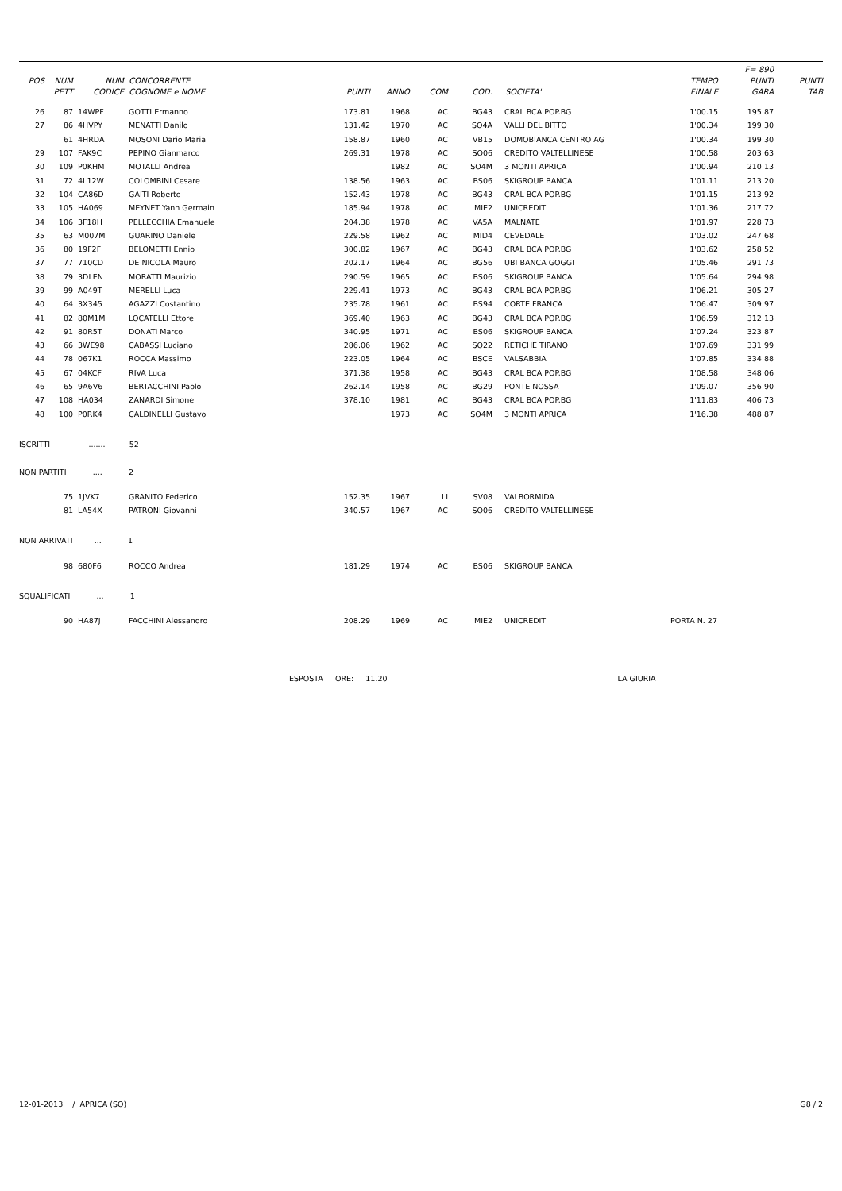| | | | | | | | | | | F= 890 | |
| --- | --- | --- | --- | --- | --- | --- | --- | --- | --- | --- | --- |
| POS | NUM | NUM | CONCORRENTE | | | | | | TEMPO | PUNTI | PUNTI |
| | PETT | CODICE | COGNOME e NOME | PUNTI | ANNO | COM | COD. | SOCIETA' | FINALE | GARA | TAB |
| 26 | 87 | 14WPF | GOTTI Ermanno | 173.81 | 1968 | AC | BG43 | CRAL BCA POP.BG | 1'00.15 | 195.87 | |
| 27 | 86 | 4HVPY | MENATTI Danilo | 131.42 | 1970 | AC | SO4A | VALLI DEL BITTO | 1'00.34 | 199.30 | |
| | 61 | 4HRDA | MOSONI Dario Maria | 158.87 | 1960 | AC | VB15 | DOMOBIANCA CENTRO AG | 1'00.34 | 199.30 | |
| 29 | 107 | FAK9C | PEPINO Gianmarco | 269.31 | 1978 | AC | SO06 | CREDITO VALTELLINESE | 1'00.58 | 203.63 | |
| 30 | 109 | P0KHM | MOTALLI Andrea | | 1982 | AC | SO4M | 3 MONTI APRICA | 1'00.94 | 210.13 | |
| 31 | 72 | 4L12W | COLOMBINI Cesare | 138.56 | 1963 | AC | BS06 | SKIGROUP BANCA | 1'01.11 | 213.20 | |
| 32 | 104 | CA86D | GAITI Roberto | 152.43 | 1978 | AC | BG43 | CRAL BCA POP.BG | 1'01.15 | 213.92 | |
| 33 | 105 | HA069 | MEYNET Yann Germain | 185.94 | 1978 | AC | MIE2 | UNICREDIT | 1'01.36 | 217.72 | |
| 34 | 106 | 3F18H | PELLECCHIA Emanuele | 204.38 | 1978 | AC | VA5A | MALNATE | 1'01.97 | 228.73 | |
| 35 | 63 | M007M | GUARINO Daniele | 229.58 | 1962 | AC | MID4 | CEVEDALE | 1'03.02 | 247.68 | |
| 36 | 80 | 19F2F | BELOMETTI Ennio | 300.82 | 1967 | AC | BG43 | CRAL BCA POP.BG | 1'03.62 | 258.52 | |
| 37 | 77 | 710CD | DE NICOLA Mauro | 202.17 | 1964 | AC | BG56 | UBI BANCA GOGGI | 1'05.46 | 291.73 | |
| 38 | 79 | 3DLEN | MORATTI Maurizio | 290.59 | 1965 | AC | BS06 | SKIGROUP BANCA | 1'05.64 | 294.98 | |
| 39 | 99 | A049T | MERELLI Luca | 229.41 | 1973 | AC | BG43 | CRAL BCA POP.BG | 1'06.21 | 305.27 | |
| 40 | 64 | 3X345 | AGAZZI Costantino | 235.78 | 1961 | AC | BS94 | CORTE FRANCA | 1'06.47 | 309.97 | |
| 41 | 82 | 80M1M | LOCATELLI Ettore | 369.40 | 1963 | AC | BG43 | CRAL BCA POP.BG | 1'06.59 | 312.13 | |
| 42 | 91 | 80R5T | DONATI Marco | 340.95 | 1971 | AC | BS06 | SKIGROUP BANCA | 1'07.24 | 323.87 | |
| 43 | 66 | 3WE98 | CABASSI Luciano | 286.06 | 1962 | AC | SO22 | RETICHE TIRANO | 1'07.69 | 331.99 | |
| 44 | 78 | 067K1 | ROCCA Massimo | 223.05 | 1964 | AC | BSCE | VALSABBIA | 1'07.85 | 334.88 | |
| 45 | 67 | 04KCF | RIVA Luca | 371.38 | 1958 | AC | BG43 | CRAL BCA POP.BG | 1'08.58 | 348.06 | |
| 46 | 65 | 9A6V6 | BERTACCHINI Paolo | 262.14 | 1958 | AC | BG29 | PONTE NOSSA | 1'09.07 | 356.90 | |
| 47 | 108 | HA034 | ZANARDI Simone | 378.10 | 1981 | AC | BG43 | CRAL BCA POP.BG | 1'11.83 | 406.73 | |
| 48 | 100 | P0RK4 | CALDINELLI Gustavo | | 1973 | AC | SO4M | 3 MONTI APRICA | 1'16.38 | 488.87 | |
| ISCRITTI ....... 52 | | | | | | | | | | | |
| NON PARTITI .... 2 | | | | | | | | | | | |
| | 75 | 1JVK7 | GRANITO Federico | 152.35 | 1967 | LI | SV08 | VALBORMIDA | | | |
| | 81 | LA54X | PATRONI Giovanni | 340.57 | 1967 | AC | SO06 | CREDITO VALTELLINESE | | | |
| NON ARRIVATI ... 1 | | | | | | | | | | | |
| | 98 | 680F6 | ROCCO Andrea | 181.29 | 1974 | AC | BS06 | SKIGROUP BANCA | | | |
| SQUALIFICATI ... 1 | | | | | | | | | | | |
| | 90 | HA87J | FACCHINI Alessandro | 208.29 | 1969 | AC | MIE2 | UNICREDIT | PORTA N. 27 | | |
| ESPOSTA ORE: 11.20 LA GIURIA | | | | | | | | | | | |
12-01-2013 / APRICA (SO) G8 / 2